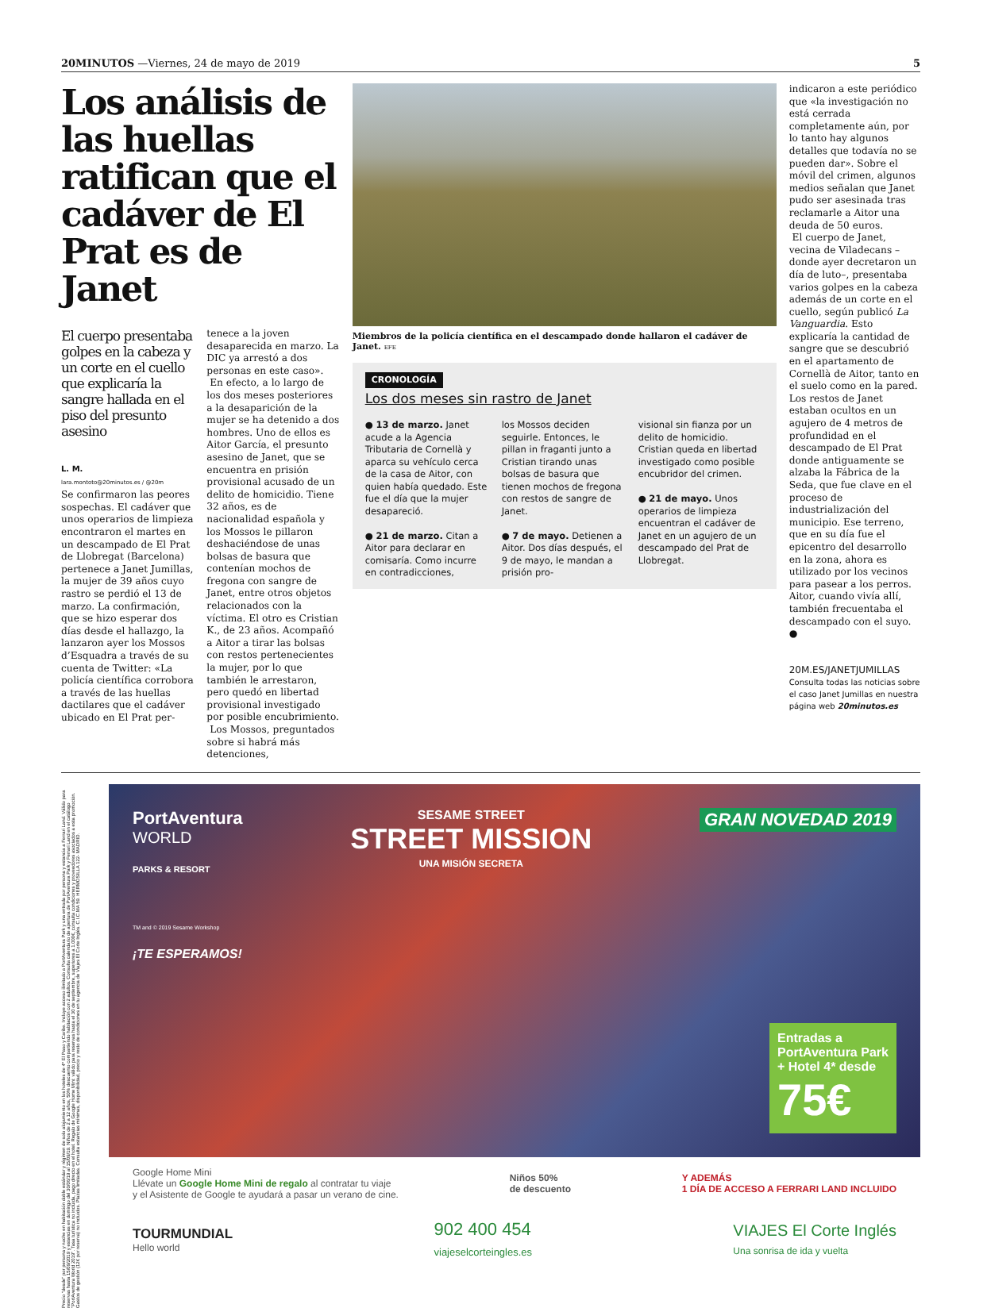20MINUTOS —Viernes, 24 de mayo de 2019 5
Los análisis de las huellas ratifican que el cadáver de El Prat es de Janet
El cuerpo presentaba golpes en la cabeza y un corte en el cuello que explicaría la sangre hallada en el piso del presunto asesino
L. M.
lara.montoto@20minutos.es / @20m
Se confirmaron las peores sospechas. El cadáver que unos operarios de limpieza encontraron el martes en un descampado de El Prat de Llobregat (Barcelona) pertenece a Janet Jumillas, la mujer de 39 años cuyo rastro se perdió el 13 de marzo. La confirmación, que se hizo esperar dos días desde el hallazgo, la lanzaron ayer los Mossos d’Esquadra a través de su cuenta de Twitter: «La policía científica corrobora a través de las huellas dactilares que el cadáver ubicado en El Prat per-
tenece a la joven desaparecida en marzo. La DIC ya arrestó a dos personas en este caso».
En efecto, a lo largo de los dos meses posteriores a la desaparición de la mujer se ha detenido a dos hombres. Uno de ellos es Aitor García, el presunto asesino de Janet, que se encuentra en prisión provisional acusado de un delito de homicidio. Tiene 32 años, es de nacionalidad española y los Mossos le pillaron deshaciéndose de unas bolsas de basura que contenían mochos de fregona con sangre de Janet, entre otros objetos relacionados con la víctima. El otro es Cristian K., de 23 años. Acompañó a Aitor a tirar las bolsas con restos pertenecientes la mujer, por lo que también le arrestaron, pero quedó en libertad provisional investigado por posible encubrimiento.
Los Mossos, preguntados sobre si habrá más detenciones,
Miembros de la policía científica en el descampado donde hallaron el cadáver de Janet. EFE
CRONOLOGÍA
Los dos meses sin rastro de Janet
● 13 de marzo. Janet acude a la Agencia Tributaria de Cornellà y aparca su vehículo cerca de la casa de Aitor, con quien había quedado. Este fue el día que la mujer desapareció.
● 21 de marzo. Citan a Aitor para declarar en comisaría. Como incurre en contradicciones,
los Mossos deciden seguirle. Entonces, le pillan in fraganti junto a Cristian tirando unas bolsas de basura que tienen mochos de fregona con restos de sangre de Janet.
● 7 de mayo. Detienen a Aitor. Dos días después, el 9 de mayo, le mandan a prisión pro-
visional sin fianza por un delito de homicidio. Cristian queda en libertad investigado como posible encubridor del crimen.
● 21 de mayo. Unos operarios de limpieza encuentran el cadáver de Janet en un agujero de un descampado del Prat de Llobregat.
indicaron a este periódico que «la investigación no está cerrada completamente aún, por lo tanto hay algunos detalles que todavía no se pueden dar». Sobre el móvil del crimen, algunos medios señalan que Janet pudo ser asesinada tras reclamarle a Aitor una deuda de 50 euros.
El cuerpo de Janet, vecina de Viladecans –donde ayer decretaron un día de luto–, presentaba varios golpes en la cabeza además de un corte en el cuello, según publicó La Vanguardia. Esto explicaría la cantidad de sangre que se descubrió en el apartamento de Cornellà de Aitor, tanto en el suelo como en la pared. Los restos de Janet estaban ocultos en un agujero de 4 metros de profundidad en el descampado de El Prat donde antiguamente se alzaba la Fábrica de la Seda, que fue clave en el proceso de industrialización del municipio. Ese terreno, que en su día fue el epicentro del desarrollo en la zona, ahora es utilizado por los vecinos para pasear a los perros. Aitor, cuando vivía allí, también frecuentaba el descampado con el suyo. ●
20M.ES/JANETJUMILLAS
Consulta todas las noticias sobre el caso Janet Jumillas en nuestra página web 20minutos.es
Precio "desde" por persona y noche en habitación doble estándar y régimen de solo alojamiento en los hoteles de 4* El Paso y Caribe. Incluye acceso ilimitado a PortAventura Park y una entrada por persona y estancia a Ferrari Land. Válido para reservas hasta 15/09/2019 y estancias en domingo del 30/06/19 al 15/09/19. Niños de 2 a 12 años, 50% descuento compartiendo habitación con 2 adultos. Consulta calendario de apertura de PortAventura Park y Ferrari Land en el catálogo "PortAventura World 2019". Tasa turística no incluida, pago directo en el hotel. Regalo de Google Home Mini: válido para reservas hasta el 30 de septiembre, superiores a 1.000€, consulta condiciones y proveedores asociados a esta promoción. Gastos de gestión (12€ por reserva) no incluidos. Plazas limitadas. Consulta estancias mínimas, disponibilidad, precio y resto de condiciones en tu agencia de Viajes El Corte Inglés. C.I.C.MA 59. HERMOSILLA 122- MADRID.
PortAventura
WORLD
PARKS & RESORT
TM and © 2019 Sesame Workshop
¡TE ESPERAMOS!
SESAME STREET
STREET MISSION
UNA MISIÓN SECRETA
GRAN NOVEDAD 2019
Entradas a PortAventura Park + Hotel 4* desde
75€
Google Home Mini
Llévate un Google Home Mini de regalo al contratar tu viaje
y el Asistente de Google te ayudará a pasar un verano de cine.
Niños 50%
de descuento
Y ADEMÁS
1 DÍA DE ACCESO A FERRARI LAND INCLUIDO
TOURMUNDIAL
Hello world
902 400 454
viajeselcorteingles.es
VIAJES El Corte Inglés
Una sonrisa de ida y vuelta